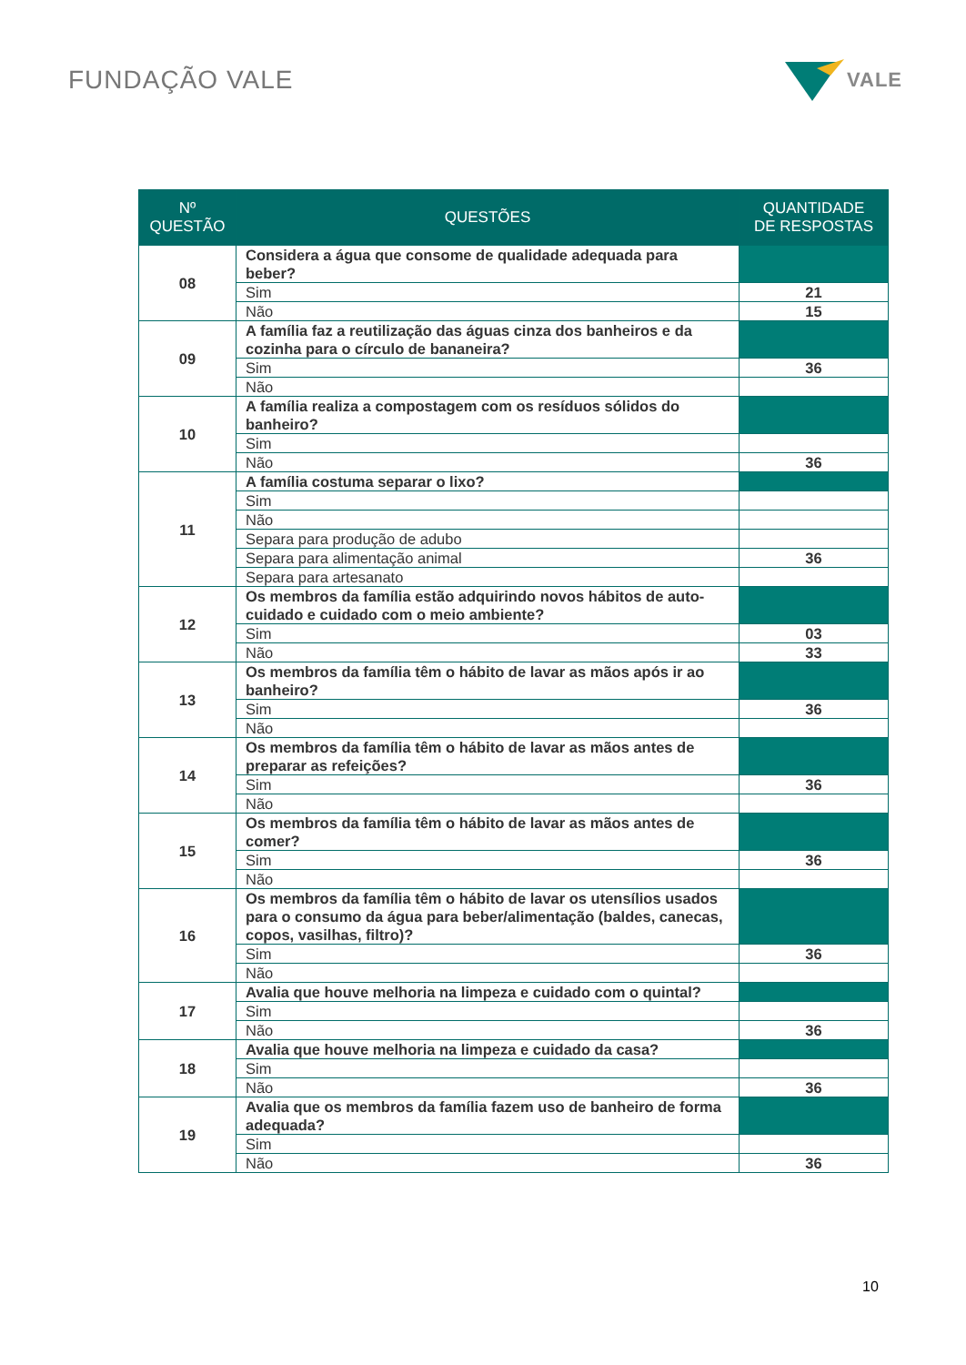FUNDAÇÃO VALE
VALE
| Nº QUESTÃO | QUESTÕES | QUANTIDADE DE RESPOSTAS |
| --- | --- | --- |
| 08 | Considera a água que consome de qualidade adequada para beber? | |
| | Sim | 21 |
| | Não | 15 |
| 09 | A família faz a reutilização das águas cinza dos banheiros e da cozinha para o círculo de bananeira? | |
| | Sim | 36 |
| | Não | |
| 10 | A família realiza a compostagem com os resíduos sólidos do banheiro? | |
| | Sim | |
| | Não | 36 |
| 11 | A família costuma separar o lixo? | |
| | Sim | |
| | Não | |
| | Separa para produção de adubo | |
| | Separa para alimentação animal | 36 |
| | Separa para artesanato | |
| 12 | Os membros da família estão adquirindo novos hábitos de auto-cuidado e cuidado com o meio ambiente? | |
| | Sim | 03 |
| | Não | 33 |
| 13 | Os membros da família têm o hábito de lavar as mãos após ir ao banheiro? | |
| | Sim | 36 |
| | Não | |
| 14 | Os membros da família têm o hábito de lavar as mãos antes de preparar as refeições? | |
| | Sim | 36 |
| | Não | |
| 15 | Os membros da família têm o hábito de lavar as mãos antes de comer? | |
| | Sim | 36 |
| | Não | |
| 16 | Os membros da família têm o hábito de lavar os utensílios usados para o consumo da água para beber/alimentação (baldes, canecas, copos, vasilhas, filtro)? | |
| | Sim | 36 |
| | Não | |
| 17 | Avalia que houve melhoria na limpeza e cuidado com o quintal? | |
| | Sim | |
| | Não | 36 |
| 18 | Avalia que houve melhoria na limpeza e cuidado da casa? | |
| | Sim | |
| | Não | 36 |
| 19 | Avalia que os membros da família fazem uso de banheiro de forma adequada? | |
| | Sim | |
| | Não | 36 |
10